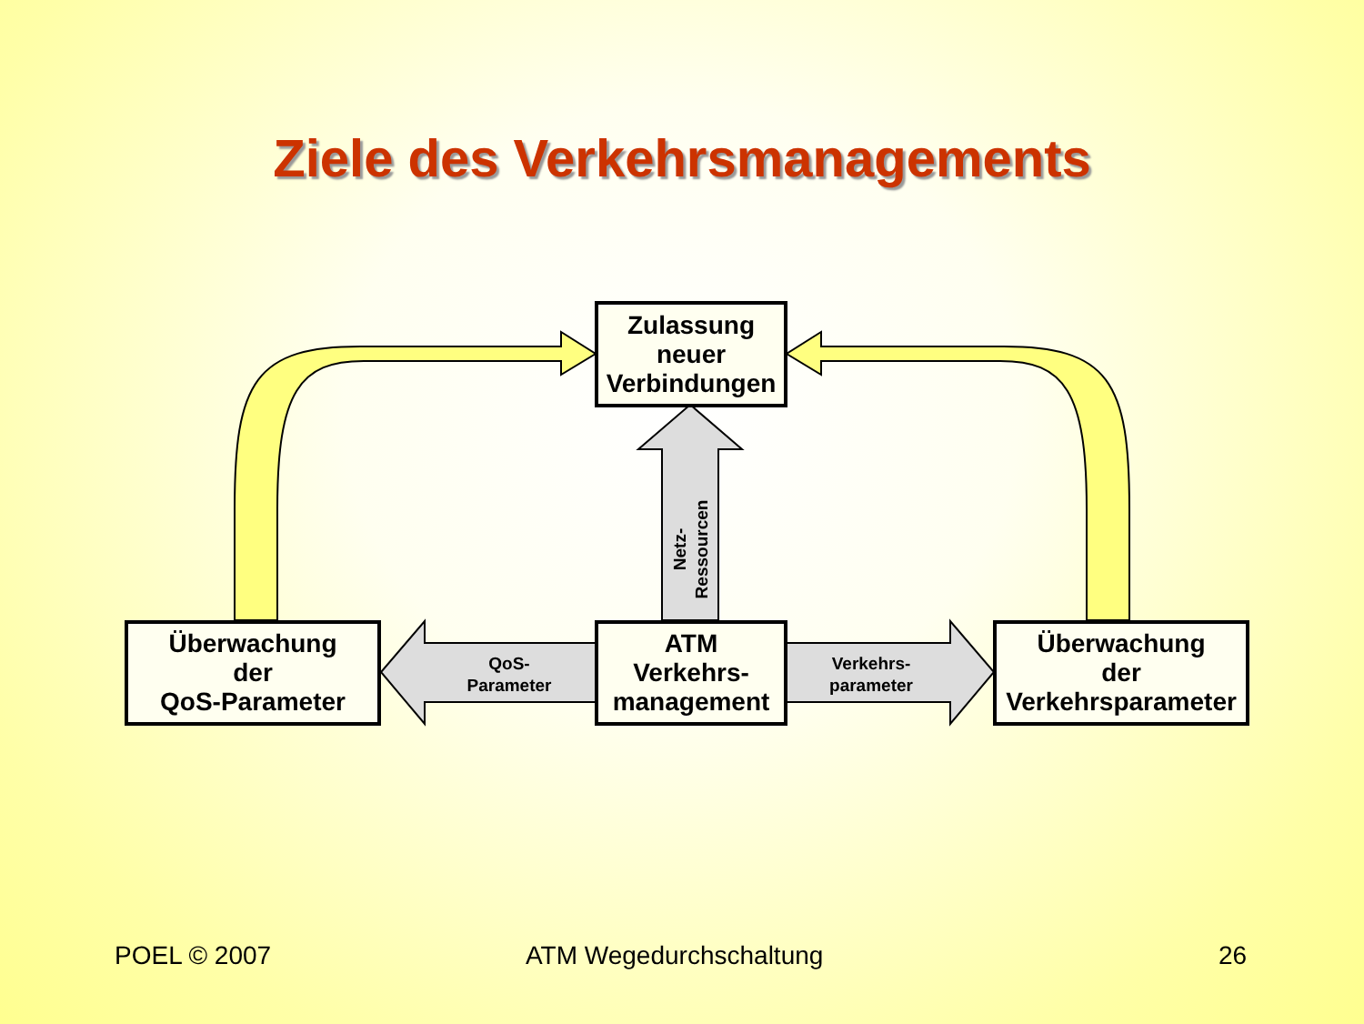Ziele des Verkehrsmanagements
Zulassung
neuer
Verbindungen
Netz-
Ressourcen
Überwachung
der
QoS-Parameter
QoS-
Parameter
ATM
Verkehrs-
management
Verkehrs-
parameter
Überwachung
der
Verkehrsparameter
POEL © 2007 ATM Wegedurchschaltung 26